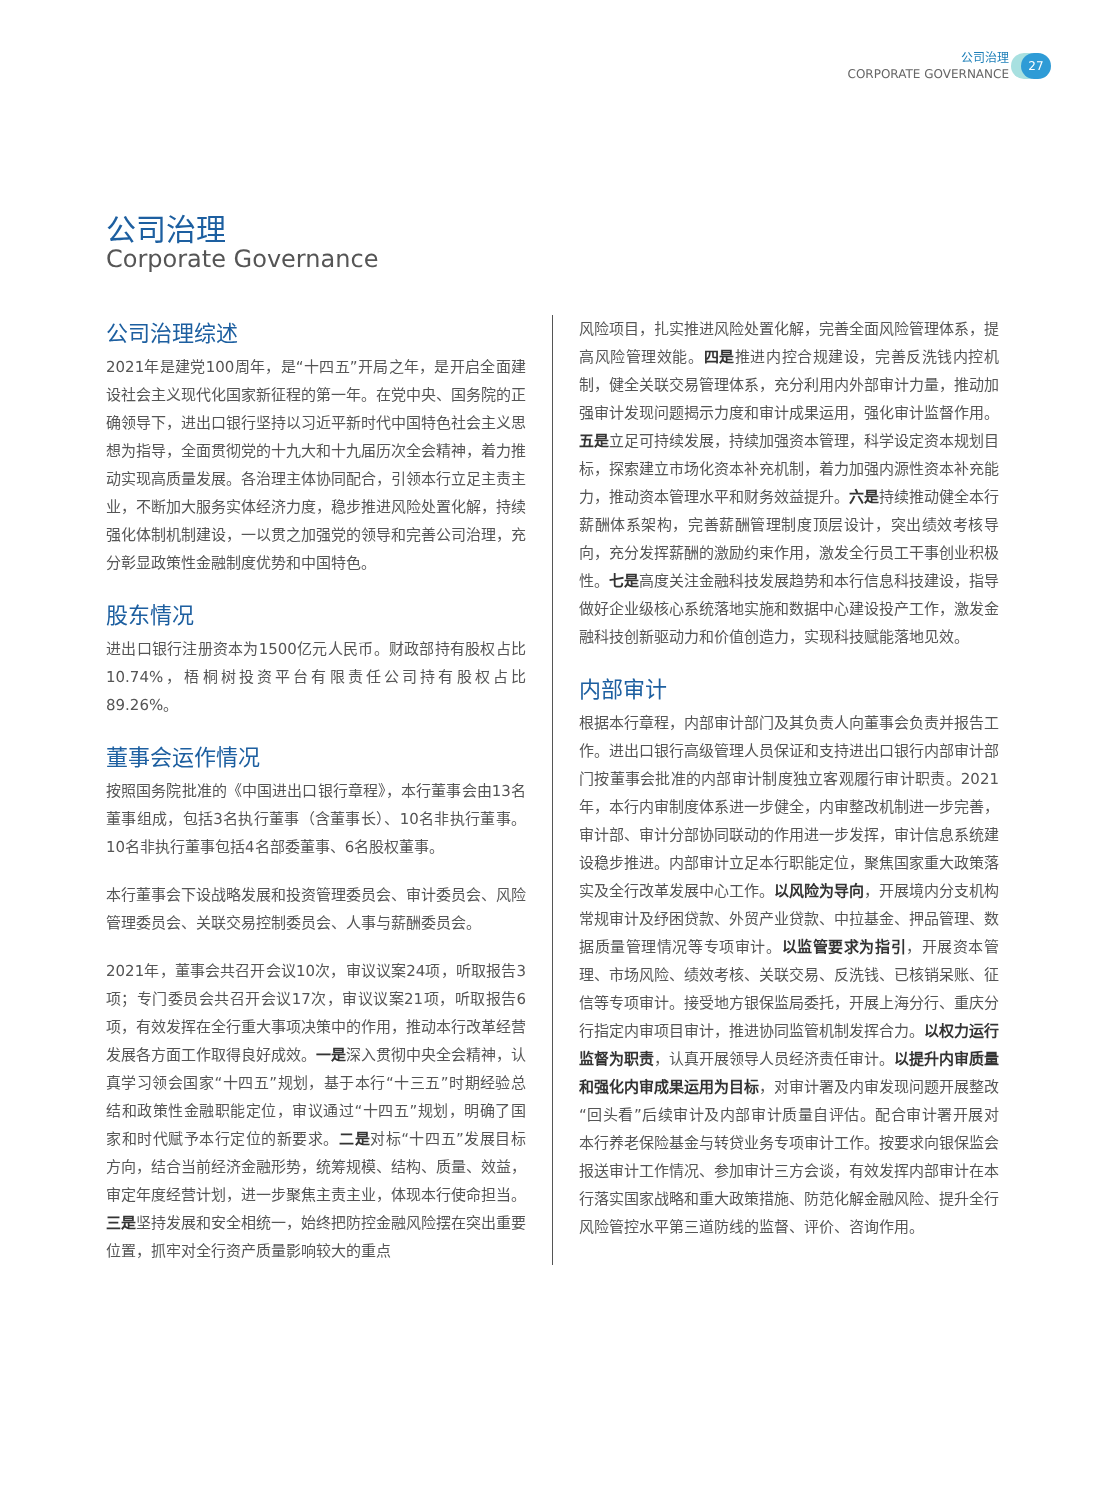公司治理
CORPORATE GOVERNANCE
27
公司治理
Corporate Governance
公司治理综述
2021年是建党100周年，是“十四五”开局之年，是开启全面建设社会主义现代化国家新征程的第一年。在党中央、国务院的正确领导下，进出口银行坚持以习近平新时代中国特色社会主义思想为指导，全面贯彻党的十九大和十九届历次全会精神，着力推动实现高质量发展。各治理主体协同配合，引领本行立足主责主业，不断加大服务实体经济力度，稳步推进风险处置化解，持续强化体制机制建设，一以贯之加强党的领导和完善公司治理，充分彰显政策性金融制度优势和中国特色。
股东情况
进出口银行注册资本为1500亿元人民币。财政部持有股权占比10.74%，梧桐树投资平台有限责任公司持有股权占比89.26%。
董事会运作情况
按照国务院批准的《中国进出口银行章程》，本行董事会由13名董事组成，包括3名执行董事（含董事长）、10名非执行董事。10名非执行董事包括4名部委董事、6名股权董事。
本行董事会下设战略发展和投资管理委员会、审计委员会、风险管理委员会、关联交易控制委员会、人事与薪酬委员会。
2021年，董事会共召开会议10次，审议议案24项，听取报告3项；专门委员会共召开会议17次，审议议案21项，听取报告6项，有效发挥在全行重大事项决策中的作用，推动本行改革经营发展各方面工作取得良好成效。一是深入贯彻中央全会精神，认真学习领会国家“十四五”规划，基于本行“十三五”时期经验总结和政策性金融职能定位，审议通过“十四五”规划，明确了国家和时代赋予本行定位的新要求。二是对标“十四五”发展目标方向，结合当前经济金融形势，统筹规模、结构、质量、效益，审定年度经营计划，进一步聚焦主责主业，体现本行使命担当。三是坚持发展和安全相统一，始终把防控金融风险摆在突出重要位置，抓牢对全行资产质量影响较大的重点
风险项目，扎实推进风险处置化解，完善全面风险管理体系，提高风险管理效能。四是推进内控合规建设，完善反洗钱内控机制，健全关联交易管理体系，充分利用内外部审计力量，推动加强审计发现问题揭示力度和审计成果运用，强化审计监督作用。五是立足可持续发展，持续加强资本管理，科学设定资本规划目标，探索建立市场化资本补充机制，着力加强内源性资本补充能力，推动资本管理水平和财务效益提升。六是持续推动健全本行薪酬体系架构，完善薪酬管理制度顶层设计，突出绩效考核导向，充分发挥薪酬的激励约束作用，激发全行员工干事创业积极性。七是高度关注金融科技发展趋势和本行信息科技建设，指导做好企业级核心系统落地实施和数据中心建设投产工作，激发金融科技创新驱动力和价值创造力，实现科技赋能落地见效。
内部审计
根据本行章程，内部审计部门及其负责人向董事会负责并报告工作。进出口银行高级管理人员保证和支持进出口银行内部审计部门按董事会批准的内部审计制度独立客观履行审计职责。2021年，本行内审制度体系进一步健全，内审整改机制进一步完善，审计部、审计分部协同联动的作用进一步发挥，审计信息系统建设稳步推进。内部审计立足本行职能定位，聚焦国家重大政策落实及全行改革发展中心工作。以风险为导向，开展境内分支机构常规审计及纾困贷款、外贸产业贷款、中拉基金、押品管理、数据质量管理情况等专项审计。以监管要求为指引，开展资本管理、市场风险、绩效考核、关联交易、反洗钱、已核销呆账、征信等专项审计。接受地方银保监局委托，开展上海分行、重庆分行指定内审项目审计，推进协同监管机制发挥合力。以权力运行监督为职责，认真开展领导人员经济责任审计。以提升内审质量和强化内审成果运用为目标，对审计署及内审发现问题开展整改“回头看”后续审计及内部审计质量自评估。配合审计署开展对本行养老保险基金与转贷业务专项审计工作。按要求向银保监会报送审计工作情况、参加审计三方会谈，有效发挥内部审计在本行落实国家战略和重大政策措施、防范化解金融风险、提升全行风险管控水平第三道防线的监督、评价、咨询作用。